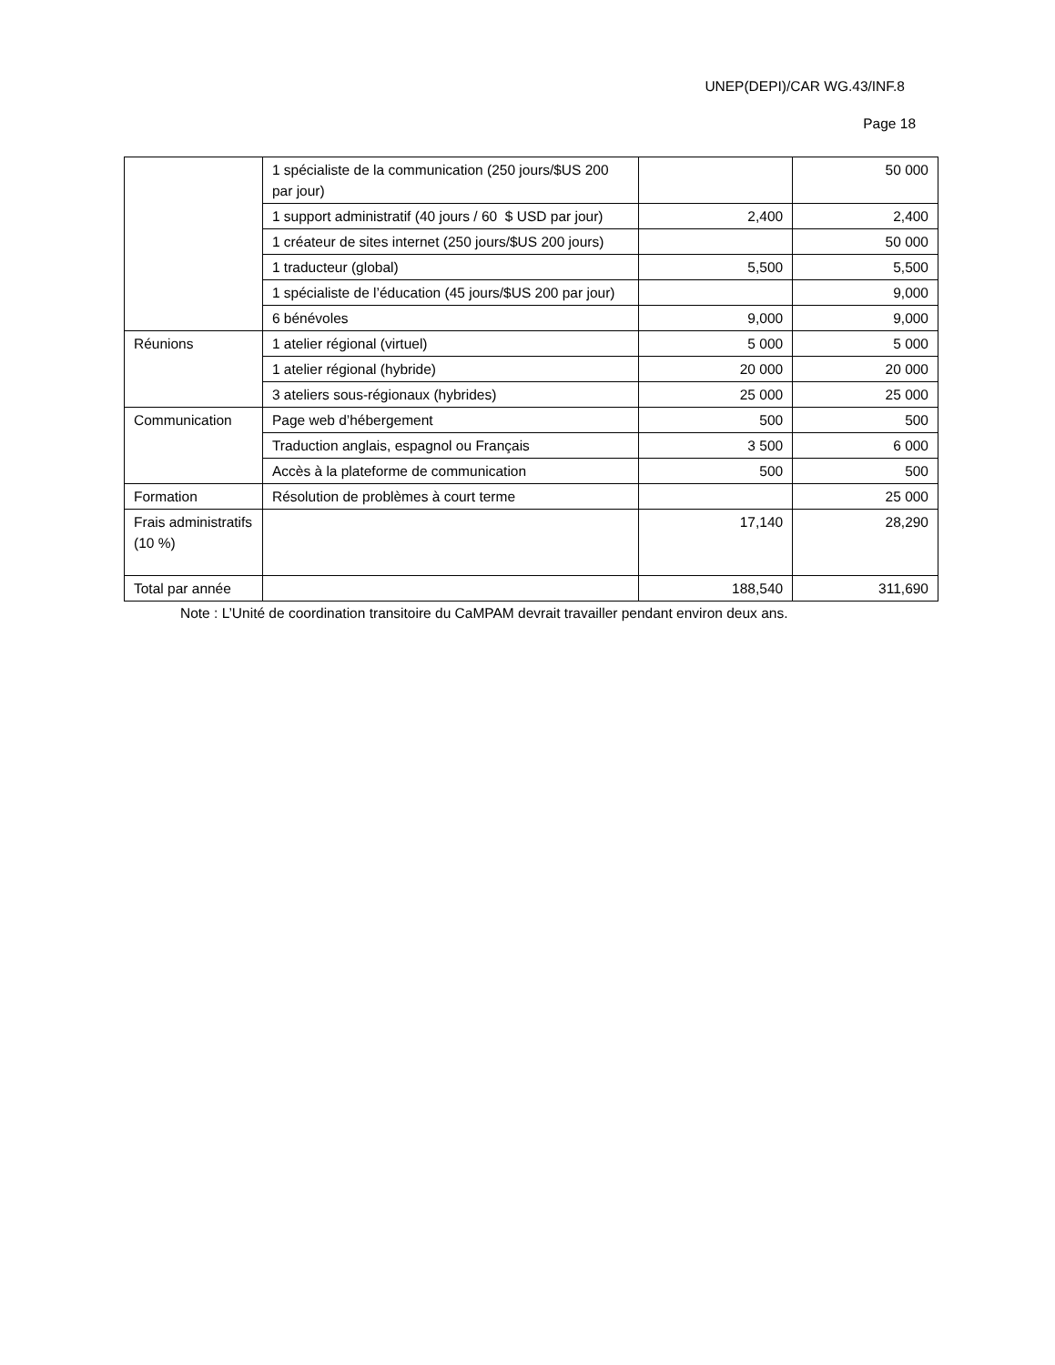UNEP(DEPI)/CAR WG.43/INF.8
Page 18
| | 1 spécialiste de la communication (250 jours/$US 200 par jour) | | 50 000 |
| | 1 support administratif (40 jours / 60 $ USD par jour) | 2,400 | 2,400 |
| | 1 créateur de sites internet (250 jours/$US 200 jours) | | 50 000 |
| | 1 traducteur (global) | 5,500 | 5,500 |
| | 1 spécialiste de l’éducation (45 jours/$US 200 par jour) | | 9,000 |
| | 6 bénévoles | 9,000 | 9,000 |
| Réunions | 1 atelier régional (virtuel) | 5 000 | 5 000 |
| | 1 atelier régional (hybride) | 20 000 | 20 000 |
| | 3 ateliers sous-régionaux (hybrides) | 25 000 | 25 000 |
| Communication | Page web d’hébergement | 500 | 500 |
| | Traduction anglais, espagnol ou Français | 3 500 | 6 000 |
| | Accès à la plateforme de communication | 500 | 500 |
| Formation | Résolution de problèmes à court terme | | 25 000 |
| Frais administratifs (10 %) | | 17,140 | 28,290 |
| Total par année | | 188,540 | 311,690 |
Note : L’Unité de coordination transitoire du CaMPAM devrait travailler pendant environ deux ans.